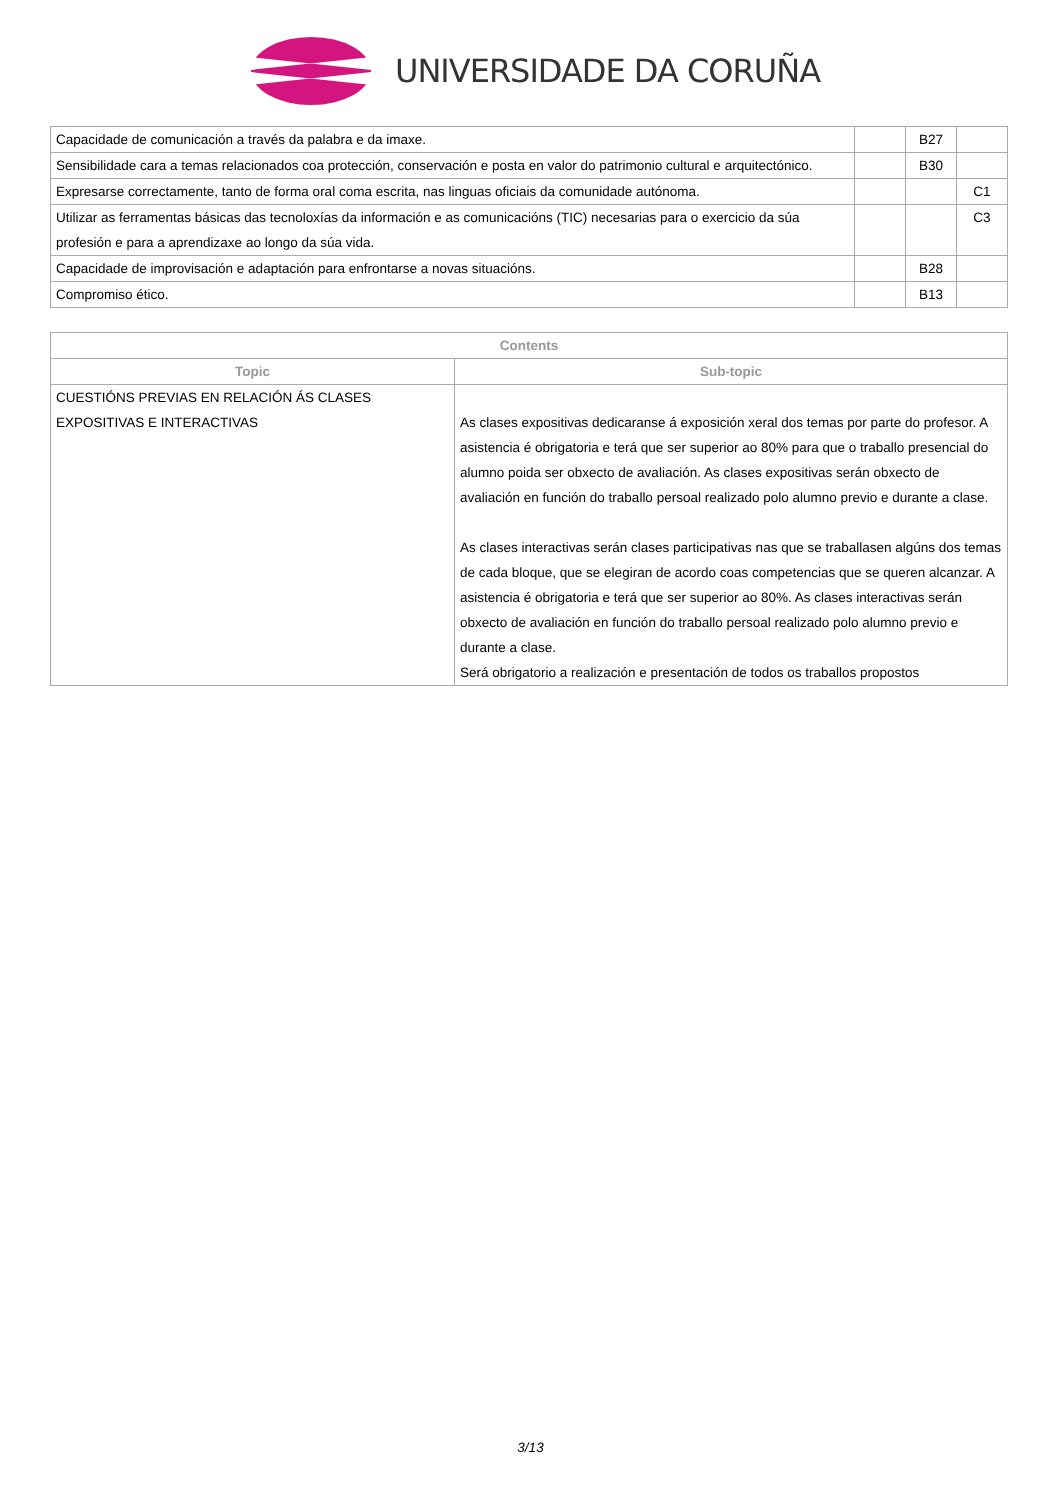UNIVERSIDADE DA CORUÑA
| Capacidade de comunicación a través da palabra e da imaxe. | | B27 | |
| Sensibilidade cara a temas relacionados coa protección, conservación e posta en valor do patrimonio cultural e arquitectónico. | | B30 | |
| Expresarse correctamente, tanto de forma oral coma escrita, nas linguas oficiais da comunidade autónoma. | | | C1 |
| Utilizar as ferramentas básicas das tecnoloxías da información e as comunicacións (TIC) necesarias para o exercicio da súa profesión e para a aprendizaxe ao longo da súa vida. | | | C3 |
| Capacidade de improvisación e adaptación para enfrontarse a novas situacións. | | B28 | |
| Compromiso ético. | | B13 | |
| Contents | |
| --- | --- |
| Topic | Sub-topic |
| CUESTIÓNS PREVIAS EN RELACIÓN ÁS CLASES EXPOSITIVAS E INTERACTIVAS | As clases expositivas dedicaranse á exposición xeral dos temas por parte do profesor. A asistencia é obrigatoria e terá que ser superior ao 80% para que o traballo presencial do alumno poida ser obxecto de avaliación. As clases expositivas serán obxecto de avaliación en función do traballo persoal realizado polo alumno previo e durante a clase. As clases interactivas serán clases participativas nas que se traballasen algúns dos temas de cada bloque, que se elegiran de acordo coas competencias que se queren alcanzar. A asistencia é obrigatoria e terá que ser superior ao 80%. As clases interactivas serán obxecto de avaliación en función do traballo persoal realizado polo alumno previo e durante a clase. Será obrigatorio a realización e presentación de todos os traballos propostos |
3/13